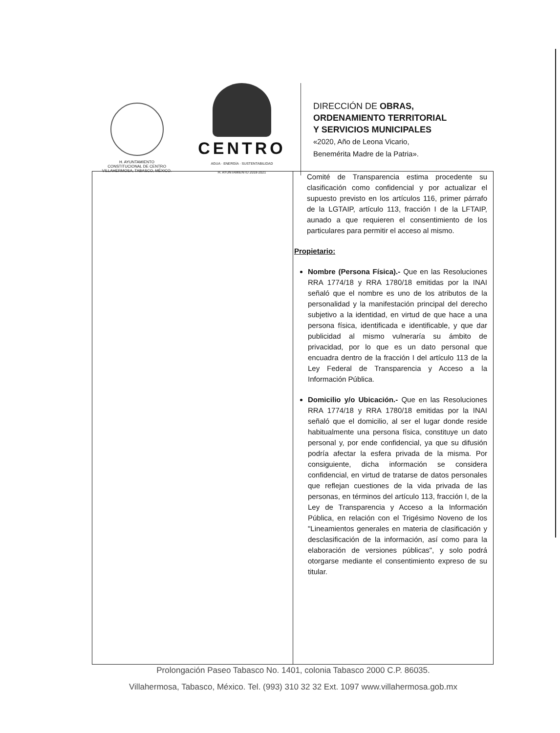H. AYUNTAMIENTO
CONSTITUCIONAL DE CENTRO
VILLAHERMOSA, TABASCO, MÉXICO.
CENTRO
AGUA · ENERGÍA · SUSTENTABILIDAD
H. AYUNTAMIENTO 2018-2021
DIRECCIÓN DE OBRAS,
ORDENAMIENTO TERRITORIAL
Y SERVICIOS MUNICIPALES
«2020, Año de Leona Vicario,
Benemérita Madre de la Patria».
| | Comité de Transparencia estima procedente su clasificación como confidencial y por actualizar el supuesto previsto en los artículos 116, primer párrafo de la LGTAIP, artículo 113, fracción I de la LFTAIP, aunado a que requieren el consentimiento de los particulares para permitir el acceso al mismo. Propietario: Nombre (Persona Física).- Que en las Resoluciones RRA 1774/18 y RRA 1780/18 emitidas por la INAI señaló que el nombre es uno de los atributos de la personalidad y la manifestación principal del derecho subjetivo a la identidad, en virtud de que hace a una persona física, identificada e identificable, y que dar publicidad al mismo vulneraría su ámbito de privacidad, por lo que es un dato personal que encuadra dentro de la fracción I del artículo 113 de la Ley Federal de Transparencia y Acceso a la Información Pública. Domicilio y/o Ubicación.- Que en las Resoluciones RRA 1774/18 y RRA 1780/18 emitidas por la INAI señaló que el domicilio, al ser el lugar donde reside habitualmente una persona física, constituye un dato personal y, por ende confidencial, ya que su difusión podría afectar la esfera privada de la misma. Por consiguiente, dicha información se considera confidencial, en virtud de tratarse de datos personales que reflejan cuestiones de la vida privada de las personas, en términos del artículo 113, fracción I, de la Ley de Transparencia y Acceso a la Información Pública, en relación con el Trigésimo Noveno de los "Lineamientos generales en materia de clasificación y desclasificación de la información, así como para la elaboración de versiones públicas", y solo podrá otorgarse mediante el consentimiento expreso de su titular. |
Prolongación Paseo Tabasco No. 1401, colonia Tabasco 2000 C.P. 86035.
Villahermosa, Tabasco, México. Tel. (993) 310 32 32 Ext. 1097 www.villahermosa.gob.mx